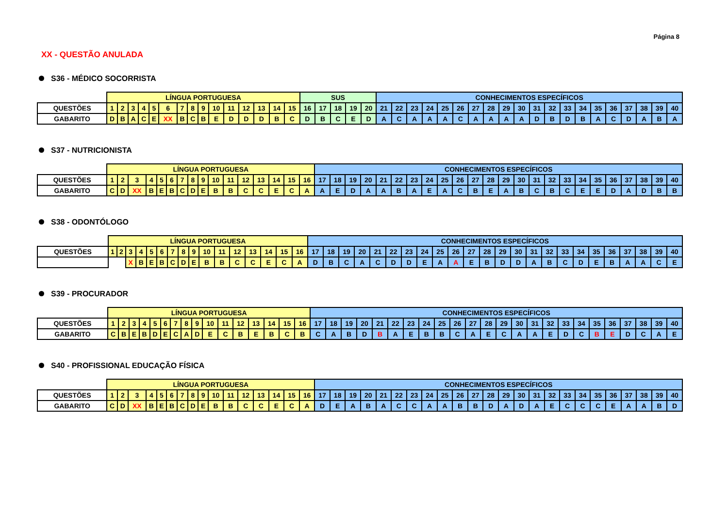Página 8
XX - QUESTÃO ANULADA
S36 - MÉDICO SOCORRISTA
| | LÍNGUA PORTUGUESA | | | | | | | | | | | | | | | SUS | | | | | CONHECIMENTOS ESPECÍFICOS | | | | | | | | | | | | | | | | | | | |
| --- | --- | --- | --- | --- | --- | --- | --- | --- | --- | --- | --- | --- | --- | --- | --- | --- | --- | --- | --- | --- | --- | --- | --- | --- | --- | --- | --- | --- | --- | --- | --- | --- | --- | --- | --- | --- | --- | --- | --- | --- |
| QUESTÕES | 1 | 2 | 3 | 4 | 5 | 6 | 7 | 8 | 9 | 10 | 11 | 12 | 13 | 14 | 15 | 16 | 17 | 18 | 19 | 20 | 21 | 22 | 23 | 24 | 25 | 26 | 27 | 28 | 29 | 30 | 31 | 32 | 33 | 34 | 35 | 36 | 37 | 38 | 39 | 40 |
| GABARITO | D | B | A | C | E | XX | B | C | B | E | D | D | D | B | C | D | B | C | E | D | A | C | A | A | A | C | A | A | A | A | D | B | D | B | A | C | D | A | B | A |
S37 - NUTRICIONISTA
| | LÍNGUA PORTUGUESA | | | | | | | | | | | | | | | | CONHECIMENTOS ESPECÍFICOS | | | | | | | | | | | | | | | | | | | | | | | |
| --- | --- | --- | --- | --- | --- | --- | --- | --- | --- | --- | --- | --- | --- | --- | --- | --- | --- | --- | --- | --- | --- | --- | --- | --- | --- | --- | --- | --- | --- | --- | --- | --- | --- | --- | --- | --- | --- | --- | --- | --- |
| QUESTÕES | 1 | 2 | 3 | 4 | 5 | 6 | 7 | 8 | 9 | 10 | 11 | 12 | 13 | 14 | 15 | 16 | 17 | 18 | 19 | 20 | 21 | 22 | 23 | 24 | 25 | 26 | 27 | 28 | 29 | 30 | 31 | 32 | 33 | 34 | 35 | 36 | 37 | 38 | 39 | 40 |
| GABARITO | C | D | XX | B | E | B | C | D | E | B | B | C | C | E | C | A | A | E | D | A | A | B | A | E | A | C | B | E | A | B | C | B | C | E | E | D | A | D | B | B |
S38 - ODONTÓLOGO
| | LÍNGUA PORTUGUESA | | | | | | | | | | | | | | | | CONHECIMENTOS ESPECÍFICOS | | | | | | | | | | | | | | | | | | | | | | | |
| --- | --- | --- | --- | --- | --- | --- | --- | --- | --- | --- | --- | --- | --- | --- | --- | --- | --- | --- | --- | --- | --- | --- | --- | --- | --- | --- | --- | --- | --- | --- | --- | --- | --- | --- | --- | --- | --- | --- | --- | --- |
| QUESTÕES | 1 | 2 | 3 | 4 | 5 | 6 | 7 | 8 | 9 | 10 | 11 | 12 | 13 | 14 | 15 | 16 | 17 | 18 | 19 | 20 | 21 | 22 | 23 | 24 | 25 | 26 | 27 | 28 | 29 | 30 | 31 | 32 | 33 | 34 | 35 | 36 | 37 | 38 | 39 | 40 |
| | | | X | B | E | B | C | D | E | B | B | C | C | E | C | A | D | B | C | A | C | D | D | E | A | A | E | B | D | D | A | B | C | D | E | B | A | A | C | E |
S39 - PROCURADOR
| | LÍNGUA PORTUGUESA | | | | | | | | | | | | | | | | CONHECIMENTOS ESPECÍFICOS | | | | | | | | | | | | | | | | | | | | | | | |
| --- | --- | --- | --- | --- | --- | --- | --- | --- | --- | --- | --- | --- | --- | --- | --- | --- | --- | --- | --- | --- | --- | --- | --- | --- | --- | --- | --- | --- | --- | --- | --- | --- | --- | --- | --- | --- | --- | --- | --- | --- |
| QUESTÕES | 1 | 2 | 3 | 4 | 5 | 6 | 7 | 8 | 9 | 10 | 11 | 12 | 13 | 14 | 15 | 16 | 17 | 18 | 19 | 20 | 21 | 22 | 23 | 24 | 25 | 26 | 27 | 28 | 29 | 30 | 31 | 32 | 33 | 34 | 35 | 36 | 37 | 38 | 39 | 40 |
| GABARITO | C | B | E | B | D | E | C | A | D | E | C | B | E | B | C | B | C | A | B | D | B | A | E | B | B | C | A | E | C | A | A | E | D | C | B | E | D | C | A | E |
S40 - PROFISSIONAL EDUCAÇÃO FÍSICA
| | LÍNGUA PORTUGUESA | | | | | | | | | | | | | | | | CONHECIMENTOS ESPECÍFICOS | | | | | | | | | | | | | | | | | | | | | | | |
| --- | --- | --- | --- | --- | --- | --- | --- | --- | --- | --- | --- | --- | --- | --- | --- | --- | --- | --- | --- | --- | --- | --- | --- | --- | --- | --- | --- | --- | --- | --- | --- | --- | --- | --- | --- | --- | --- | --- | --- | --- |
| QUESTÕES | 1 | 2 | 3 | 4 | 5 | 6 | 7 | 8 | 9 | 10 | 11 | 12 | 13 | 14 | 15 | 16 | 17 | 18 | 19 | 20 | 21 | 22 | 23 | 24 | 25 | 26 | 27 | 28 | 29 | 30 | 31 | 32 | 33 | 34 | 35 | 36 | 37 | 38 | 39 | 40 |
| GABARITO | C | D | XX | B | E | B | C | D | E | B | B | C | C | E | C | A | D | E | A | B | A | C | C | A | A | B | B | D | A | D | A | E | C | C | C | E | A | A | B | D |